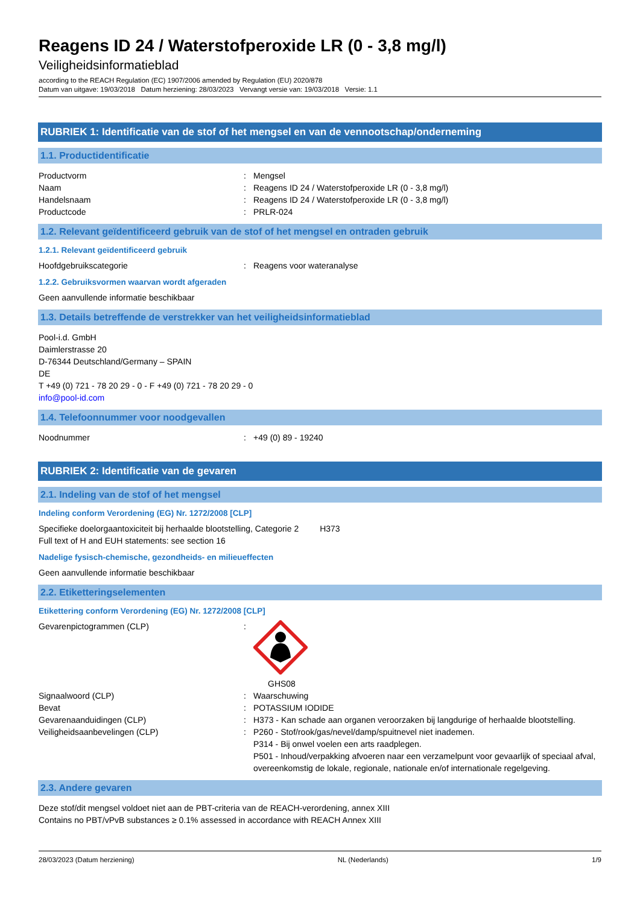Reagens ID 24 / Waterstofperoxide LR (0 - 3,8 mg/l)
Veiligheidsinformatieblad
according to the REACH Regulation (EC) 1907/2006 amended by Regulation (EU) 2020/878
Datum van uitgave: 19/03/2018 Datum herziening: 28/03/2023 Vervangt versie van: 19/03/2018 Versie: 1.1
RUBRIEK 1: Identificatie van de stof of het mengsel en van de vennootschap/onderneming
1.1. Productidentificatie
Productvorm : Mengsel
Naam : Reagens ID 24 / Waterstofperoxide LR (0 - 3,8 mg/l)
Handelsnaam : Reagens ID 24 / Waterstofperoxide LR (0 - 3,8 mg/l)
Productcode : PRLR-024
1.2. Relevant geïdentificeerd gebruik van de stof of het mengsel en ontraden gebruik
1.2.1. Relevant geïdentificeerd gebruik
Hoofdgebruikscategorie : Reagens voor wateranalyse
1.2.2. Gebruiksvormen waarvan wordt afgeraden
Geen aanvullende informatie beschikbaar
1.3. Details betreffende de verstrekker van het veiligheidsinformatieblad
Pool-i.d. GmbH
Daimlerstrasse 20
D-76344 Deutschland/Germany – SPAIN
DE
T +49 (0) 721 - 78 20 29 - 0 - F +49 (0) 721 - 78 20 29 - 0
info@pool-id.com
1.4. Telefoonnummer voor noodgevallen
Noodnummer : +49 (0) 89 - 19240
RUBRIEK 2: Identificatie van de gevaren
2.1. Indeling van de stof of het mengsel
Indeling conform Verordening (EG) Nr. 1272/2008 [CLP]
Specifieke doelorgaantoxiciteit bij herhaalde blootstelling, Categorie 2 H373
Full text of H and EUH statements: see section 16
Nadelige fysisch-chemische, gezondheids- en milieueffecten
Geen aanvullende informatie beschikbaar
2.2. Etiketteringselementen
Etikettering conform Verordening (EG) Nr. 1272/2008 [CLP]
Gevarenpictogrammen (CLP) :
GHS08
Signaalwoord (CLP) : Waarschuwing
Bevat : POTASSIUM IODIDE
Gevarenaanduidingen (CLP) : H373 - Kan schade aan organen veroorzaken bij langdurige of herhaalde blootstelling.
Veiligheidsaanbevelingen (CLP) : P260 - Stof/rook/gas/nevel/damp/spuitnevel niet inademen.
P314 - Bij onwel voelen een arts raadplegen.
P501 - Inhoud/verpakking afvoeren naar een verzamelpunt voor gevaarlijk of speciaal afval, overeenkomstig de lokale, regionale, nationale en/of internationale regelgeving.
2.3. Andere gevaren
Deze stof/dit mengsel voldoet niet aan de PBT-criteria van de REACH-verordening, annex XIII
Contains no PBT/vPvB substances ≥ 0.1% assessed in accordance with REACH Annex XIII
28/03/2023 (Datum herziening) NL (Nederlands) 1/9